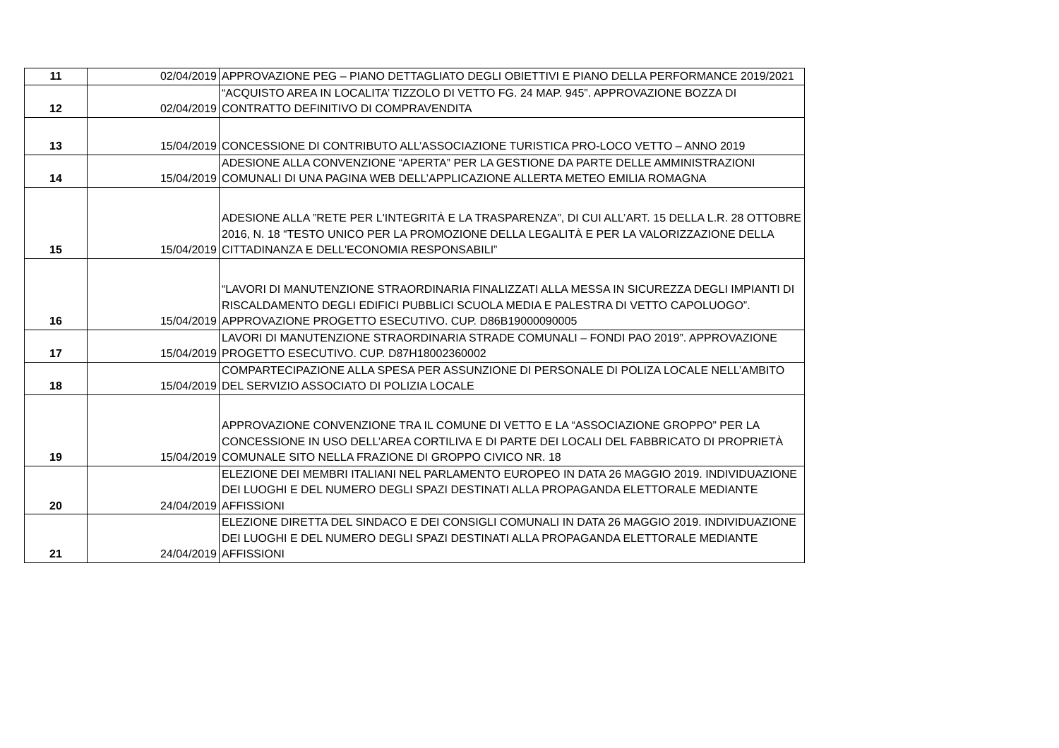| 11 | 02/04/2019 | APPROVAZIONE PEG – PIANO DETTAGLIATO DEGLI OBIETTIVI E PIANO DELLA PERFORMANCE 2019/2021 |
| 12 | 02/04/2019 | “ACQUISTO AREA IN LOCALITA’ TIZZOLO DI VETTO FG. 24 MAP. 945”. APPROVAZIONE BOZZA DI CONTRATTO DEFINITIVO DI COMPRAVENDITA |
| 13 | 15/04/2019 | CONCESSIONE DI CONTRIBUTO ALL’ASSOCIAZIONE TURISTICA PRO-LOCO VETTO – ANNO 2019 |
| 14 | 15/04/2019 | ADESIONE ALLA CONVENZIONE “APERTA” PER LA GESTIONE DA PARTE DELLE AMMINISTRAZIONI COMUNALI DI UNA PAGINA WEB DELL’APPLICAZIONE ALLERTA METEO EMILIA ROMAGNA |
| 15 | 15/04/2019 | ADESIONE ALLA ”RETE PER L'INTEGRITÀ E LA TRASPARENZA”, DI CUI ALL’ART. 15 DELLA L.R. 28 OTTOBRE 2016, N. 18 “TESTO UNICO PER LA PROMOZIONE DELLA LEGALITÀ E PER LA VALORIZZAZIONE DELLA CITTADINANZA E DELL'ECONOMIA RESPONSABILI” |
| 16 | 15/04/2019 | “LAVORI DI MANUTENZIONE STRAORDINARIA FINALIZZATI ALLA MESSA IN SICUREZZA DEGLI IMPIANTI DI RISCALDAMENTO DEGLI EDIFICI PUBBLICI SCUOLA MEDIA E PALESTRA DI VETTO CAPOLUOGO”. APPROVAZIONE PROGETTO ESECUTIVO. CUP. D86B19000090005 |
| 17 | 15/04/2019 | LAVORI DI MANUTENZIONE STRAORDINARIA STRADE COMUNALI – FONDI PAO 2019”. APPROVAZIONE PROGETTO ESECUTIVO. CUP. D87H18002360002 |
| 18 | 15/04/2019 | COMPARTECIPAZIONE ALLA SPESA PER ASSUNZIONE DI PERSONALE DI POLIZA LOCALE NELL’AMBITO DEL SERVIZIO ASSOCIATO DI POLIZIA LOCALE |
| 19 | 15/04/2019 | APPROVAZIONE CONVENZIONE TRA IL COMUNE DI VETTO E LA “ASSOCIAZIONE GROPPO” PER LA CONCESSIONE IN USO DELL’AREA CORTILIVA E DI PARTE DEI LOCALI DEL FABBRICATO DI PROPRIETÀ COMUNALE SITO NELLA FRAZIONE DI GROPPO CIVICO NR. 18 |
| 20 | 24/04/2019 | ELEZIONE DEI MEMBRI ITALIANI NEL PARLAMENTO EUROPEO IN DATA 26 MAGGIO 2019. INDIVIDUAZIONE DEI LUOGHI E DEL NUMERO DEGLI SPAZI DESTINATI ALLA PROPAGANDA ELETTORALE MEDIANTE AFFISSIONI |
| 21 | 24/04/2019 | ELEZIONE DIRETTA DEL SINDACO E DEI CONSIGLI COMUNALI IN DATA 26 MAGGIO 2019. INDIVIDUAZIONE DEI LUOGHI E DEL NUMERO DEGLI SPAZI DESTINATI ALLA PROPAGANDA ELETTORALE MEDIANTE AFFISSIONI |